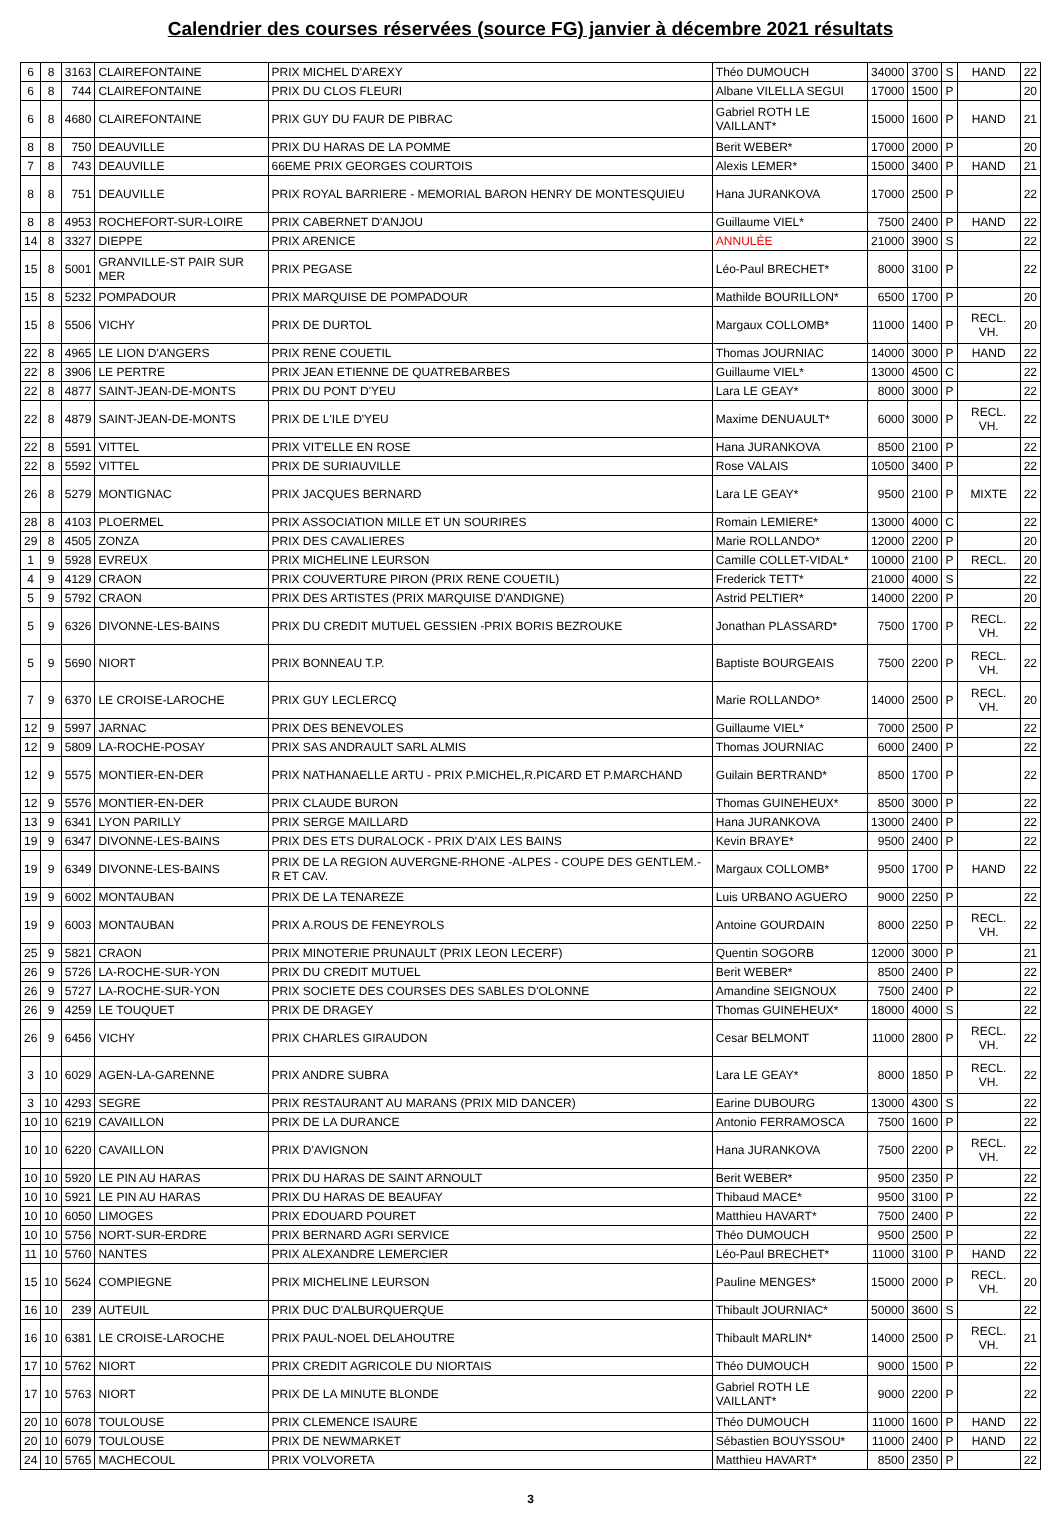Calendrier des courses réservées (source FG) janvier à décembre 2021 résultats
| 6 | 8 | 3163 | CLAIREFONTAINE | PRIX MICHEL D'AREXY | Théo DUMOUCH | 34000 | 3700 | S | HAND | 22 |
| 6 | 8 | 744 | CLAIREFONTAINE | PRIX DU CLOS FLEURI | Albane VILELLA SEGUI | 17000 | 1500 | P | | 20 |
| 6 | 8 | 4680 | CLAIREFONTAINE | PRIX GUY DU FAUR DE PIBRAC | Gabriel ROTH LE VAILLANT* | 15000 | 1600 | P | HAND | 21 |
| 8 | 8 | 750 | DEAUVILLE | PRIX DU HARAS DE LA POMME | Berit WEBER* | 17000 | 2000 | P | | 20 |
| 7 | 8 | 743 | DEAUVILLE | 66EME PRIX GEORGES COURTOIS | Alexis LEMER* | 15000 | 3400 | P | HAND | 21 |
| 8 | 8 | 751 | DEAUVILLE | PRIX ROYAL BARRIERE - MEMORIAL BARON HENRY DE MONTESQUIEU | Hana JURANKOVA | 17000 | 2500 | P | | 22 |
| 8 | 8 | 4953 | ROCHEFORT-SUR-LOIRE | PRIX CABERNET D'ANJOU | Guillaume VIEL* | 7500 | 2400 | P | HAND | 22 |
| 14 | 8 | 3327 | DIEPPE | PRIX ARENICE | ANNULÉE | 21000 | 3900 | S | | 22 |
| 15 | 8 | 5001 | GRANVILLE-ST PAIR SUR MER | PRIX PEGASE | Léo-Paul BRECHET* | 8000 | 3100 | P | | 22 |
| 15 | 8 | 5232 | POMPADOUR | PRIX MARQUISE DE POMPADOUR | Mathilde BOURILLON* | 6500 | 1700 | P | | 20 |
| 15 | 8 | 5506 | VICHY | PRIX DE DURTOL | Margaux COLLOMB* | 11000 | 1400 | P | RECL. VH. | 20 |
| 22 | 8 | 4965 | LE LION D'ANGERS | PRIX RENE COUETIL | Thomas JOURNIAC | 14000 | 3000 | P | HAND | 22 |
| 22 | 8 | 3906 | LE PERTRE | PRIX JEAN ETIENNE DE QUATREBARBES | Guillaume VIEL* | 13000 | 4500 | C | | 22 |
| 22 | 8 | 4877 | SAINT-JEAN-DE-MONTS | PRIX DU PONT D'YEU | Lara LE GEAY* | 8000 | 3000 | P | | 22 |
| 22 | 8 | 4879 | SAINT-JEAN-DE-MONTS | PRIX DE L'ILE D'YEU | Maxime DENUAULT* | 6000 | 3000 | P | RECL. VH. | 22 |
| 22 | 8 | 5591 | VITTEL | PRIX VIT'ELLE EN ROSE | Hana JURANKOVA | 8500 | 2100 | P | | 22 |
| 22 | 8 | 5592 | VITTEL | PRIX DE SURIAUVILLE | Rose VALAIS | 10500 | 3400 | P | | 22 |
| 26 | 8 | 5279 | MONTIGNAC | PRIX JACQUES BERNARD | Lara LE GEAY* | 9500 | 2100 | P | MIXTE | 22 |
| 28 | 8 | 4103 | PLOERMEL | PRIX ASSOCIATION MILLE ET UN SOURIRES | Romain LEMIERE* | 13000 | 4000 | C | | 22 |
| 29 | 8 | 4505 | ZONZA | PRIX DES CAVALIERES | Marie ROLLANDO* | 12000 | 2200 | P | | 20 |
| 1 | 9 | 5928 | EVREUX | PRIX MICHELINE LEURSON | Camille COLLET-VIDAL* | 10000 | 2100 | P | RECL. | 20 |
| 4 | 9 | 4129 | CRAON | PRIX COUVERTURE PIRON (PRIX RENE COUETIL) | Frederick TETT* | 21000 | 4000 | S | | 22 |
| 5 | 9 | 5792 | CRAON | PRIX DES ARTISTES (PRIX MARQUISE D'ANDIGNE) | Astrid PELTIER* | 14000 | 2200 | P | | 20 |
| 5 | 9 | 6326 | DIVONNE-LES-BAINS | PRIX DU CREDIT MUTUEL GESSIEN -PRIX BORIS BEZROUKE | Jonathan PLASSARD* | 7500 | 1700 | P | RECL. VH. | 22 |
| 5 | 9 | 5690 | NIORT | PRIX BONNEAU T.P. | Baptiste BOURGEAIS | 7500 | 2200 | P | RECL. VH. | 22 |
| 7 | 9 | 6370 | LE CROISE-LAROCHE | PRIX GUY LECLERCQ | Marie ROLLANDO* | 14000 | 2500 | P | RECL. VH. | 20 |
| 12 | 9 | 5997 | JARNAC | PRIX DES BENEVOLES | Guillaume VIEL* | 7000 | 2500 | P | | 22 |
| 12 | 9 | 5809 | LA-ROCHE-POSAY | PRIX SAS ANDRAULT SARL ALMIS | Thomas JOURNIAC | 6000 | 2400 | P | | 22 |
| 12 | 9 | 5575 | MONTIER-EN-DER | PRIX NATHANAELLE ARTU - PRIX P.MICHEL,R.PICARD ET P.MARCHAND | Guilain BERTRAND* | 8500 | 1700 | P | | 22 |
| 12 | 9 | 5576 | MONTIER-EN-DER | PRIX CLAUDE BURON | Thomas GUINEHEUX* | 8500 | 3000 | P | | 22 |
| 13 | 9 | 6341 | LYON PARILLY | PRIX SERGE MAILLARD | Hana JURANKOVA | 13000 | 2400 | P | | 22 |
| 19 | 9 | 6347 | DIVONNE-LES-BAINS | PRIX DES ETS DURALOCK - PRIX D'AIX LES BAINS | Kevin BRAYE* | 9500 | 2400 | P | | 22 |
| 19 | 9 | 6349 | DIVONNE-LES-BAINS | PRIX DE LA REGION AUVERGNE-RHONE -ALPES - COUPE DES GENTLEM.-R ET CAV. | Margaux COLLOMB* | 9500 | 1700 | P | HAND | 22 |
| 19 | 9 | 6002 | MONTAUBAN | PRIX DE LA TENAREZE | Luis URBANO AGUERO | 9000 | 2250 | P | | 22 |
| 19 | 9 | 6003 | MONTAUBAN | PRIX A.ROUS DE FENEYROLS | Antoine GOURDAIN | 8000 | 2250 | P | RECL. VH. | 22 |
| 25 | 9 | 5821 | CRAON | PRIX MINOTERIE PRUNAULT (PRIX LEON LECERF) | Quentin SOGORB | 12000 | 3000 | P | | 21 |
| 26 | 9 | 5726 | LA-ROCHE-SUR-YON | PRIX DU CREDIT MUTUEL | Berit WEBER* | 8500 | 2400 | P | | 22 |
| 26 | 9 | 5727 | LA-ROCHE-SUR-YON | PRIX SOCIETE DES COURSES DES SABLES D'OLONNE | Amandine SEIGNOUX | 7500 | 2400 | P | | 22 |
| 26 | 9 | 4259 | LE TOUQUET | PRIX DE DRAGEY | Thomas GUINEHEUX* | 18000 | 4000 | S | | 22 |
| 26 | 9 | 6456 | VICHY | PRIX CHARLES GIRAUDON | Cesar BELMONT | 11000 | 2800 | P | RECL. VH. | 22 |
| 3 | 10 | 6029 | AGEN-LA-GARENNE | PRIX ANDRE SUBRA | Lara LE GEAY* | 8000 | 1850 | P | RECL. VH. | 22 |
| 3 | 10 | 4293 | SEGRE | PRIX RESTAURANT AU MARANS (PRIX MID DANCER) | Earine DUBOURG | 13000 | 4300 | S | | 22 |
| 10 | 10 | 6219 | CAVAILLON | PRIX DE LA DURANCE | Antonio FERRAMOSCA | 7500 | 1600 | P | | 22 |
| 10 | 10 | 6220 | CAVAILLON | PRIX D'AVIGNON | Hana JURANKOVA | 7500 | 2200 | P | RECL. VH. | 22 |
| 10 | 10 | 5920 | LE PIN AU HARAS | PRIX DU HARAS DE SAINT ARNOULT | Berit WEBER* | 9500 | 2350 | P | | 22 |
| 10 | 10 | 5921 | LE PIN AU HARAS | PRIX DU HARAS DE BEAUFAY | Thibaud MACE* | 9500 | 3100 | P | | 22 |
| 10 | 10 | 6050 | LIMOGES | PRIX EDOUARD POURET | Matthieu HAVART* | 7500 | 2400 | P | | 22 |
| 10 | 10 | 5756 | NORT-SUR-ERDRE | PRIX BERNARD AGRI SERVICE | Théo DUMOUCH | 9500 | 2500 | P | | 22 |
| 11 | 10 | 5760 | NANTES | PRIX ALEXANDRE LEMERCIER | Léo-Paul BRECHET* | 11000 | 3100 | P | HAND | 22 |
| 15 | 10 | 5624 | COMPIEGNE | PRIX MICHELINE LEURSON | Pauline MENGES* | 15000 | 2000 | P | RECL. VH. | 20 |
| 16 | 10 | 239 | AUTEUIL | PRIX DUC D'ALBURQUERQUE | Thibault JOURNIAC* | 50000 | 3600 | S | | 22 |
| 16 | 10 | 6381 | LE CROISE-LAROCHE | PRIX PAUL-NOEL DELAHOUTRE | Thibault MARLIN* | 14000 | 2500 | P | RECL. VH. | 21 |
| 17 | 10 | 5762 | NIORT | PRIX CREDIT AGRICOLE DU NIORTAIS | Théo DUMOUCH | 9000 | 1500 | P | | 22 |
| 17 | 10 | 5763 | NIORT | PRIX DE LA MINUTE BLONDE | Gabriel ROTH LE VAILLANT* | 9000 | 2200 | P | | 22 |
| 20 | 10 | 6078 | TOULOUSE | PRIX CLEMENCE ISAURE | Théo DUMOUCH | 11000 | 1600 | P | HAND | 22 |
| 20 | 10 | 6079 | TOULOUSE | PRIX DE NEWMARKET | Sébastien BOUYSSOU* | 11000 | 2400 | P | HAND | 22 |
| 24 | 10 | 5765 | MACHECOUL | PRIX VOLVORETA | Matthieu HAVART* | 8500 | 2350 | P | | 22 |
3